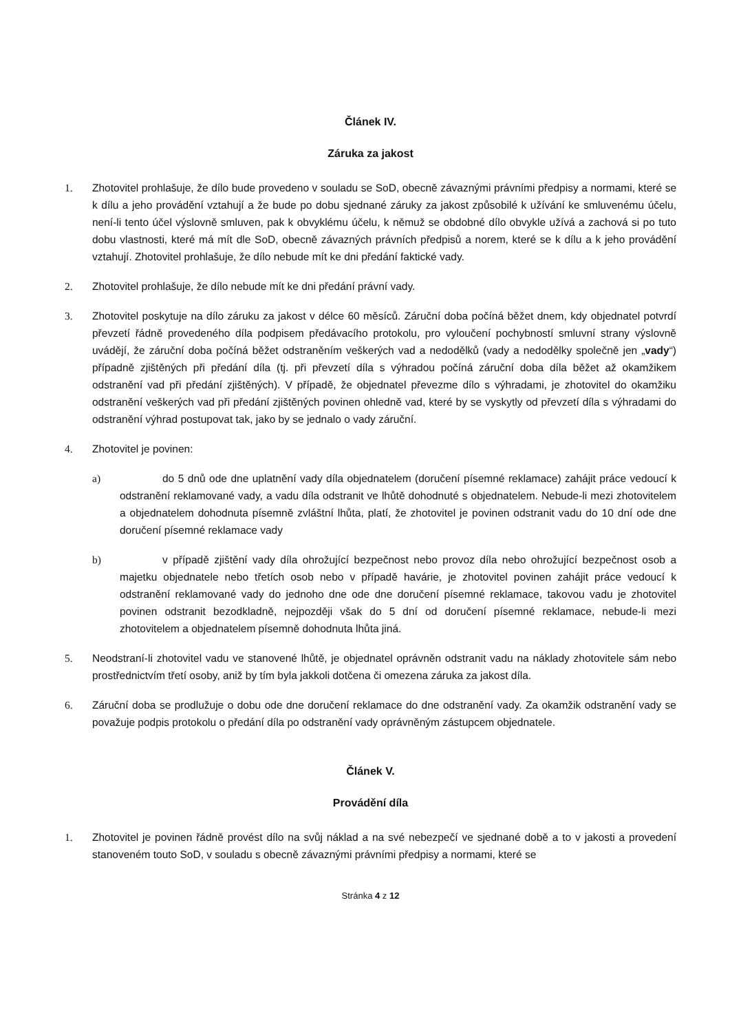Článek IV.
Záruka za jakost
1. Zhotovitel prohlašuje, že dílo bude provedeno v souladu se SoD, obecně závaznými právními předpisy a normami, které se k dílu a jeho provádění vztahují a že bude po dobu sjednané záruky za jakost způsobilé k užívání ke smluvenému účelu, není-li tento účel výslovně smluven, pak k obvyklému účelu, k němuž se obdobné dílo obvykle užívá a zachová si po tuto dobu vlastnosti, které má mít dle SoD, obecně závazných právních předpisů a norem, které se k dílu a k jeho provádění vztahují. Zhotovitel prohlašuje, že dílo nebude mít ke dni předání faktické vady.
2. Zhotovitel prohlašuje, že dílo nebude mít ke dni předání právní vady.
3. Zhotovitel poskytuje na dílo záruku za jakost v délce 60 měsíců. Záruční doba počíná běžet dnem, kdy objednatel potvrdí převzetí řádně provedeného díla podpisem předávacího protokolu, pro vyloučení pochybností smluvní strany výslovně uvádějí, že záruční doba počíná běžet odstraněním veškerých vad a nedodělků (vady a nedodělky společně jen „vady“) případně zjištěných při předání díla (tj. při převzetí díla s výhradou počíná záruční doba díla běžet až okamžikem odstranění vad při předání zjištěných). V případě, že objednatel převezme dílo s výhradami, je zhotovitel do okamžiku odstranění veškerých vad při předání zjištěných povinen ohledně vad, které by se vyskytly od převzetí díla s výhradami do odstranění výhrad postupovat tak, jako by se jednalo o vady záruční.
4. Zhotovitel je povinen:
a)     do 5 dnů ode dne uplatnění vady díla objednatelem (doručení písemné reklamace) zahájit práce vedoucí k odstranění reklamované vady, a vadu díla odstranit ve lhůtě dohodnuté s objednatelem. Nebude-li mezi zhotovitelem a objednatelem dohodnuta písemně zvláštní lhůta, platí, že zhotovitel je povinen odstranit vadu do 10 dní ode dne doručení písemné reklamace vady
b)     v případě zjištění vady díla ohrožující bezpečnost nebo provoz díla nebo ohrožující bezpečnost osob a majetku objednatele nebo třetích osob nebo v případě havárie, je zhotovitel povinen zahájit práce vedoucí k odstranění reklamované vady do jednoho dne ode dne doručení písemné reklamace, takovou vadu je zhotovitel povinen odstranit bezodkladně, nejpozději však do 5 dní od doručení písemné reklamace, nebude-li mezi zhotovitelem a objednatelem písemně dohodnuta lhůta jiná.
5. Neodstraní-li zhotovitel vadu ve stanovené lhůtě, je objednatel oprávněn odstranit vadu na náklady zhotovitele sám nebo prostřednictvím třetí osoby, aniž by tím byla jakkoli dotčena či omezena záruka za jakost díla.
6. Záruční doba se prodlužuje o dobu ode dne doručení reklamace do dne odstranění vady. Za okamžik odstranění vady se považuje podpis protokolu o předání díla po odstranění vady oprávněným zástupcem objednatele.
Článek V.
Provádění díla
1. Zhotovitel je povinen řádně provést dílo na svůj náklad a na své nebezpečí ve sjednané době a to v jakosti a provedení stanoveném touto SoD, v souladu s obecně závaznými právními předpisy a normami, které se
Stránka 4 z 12